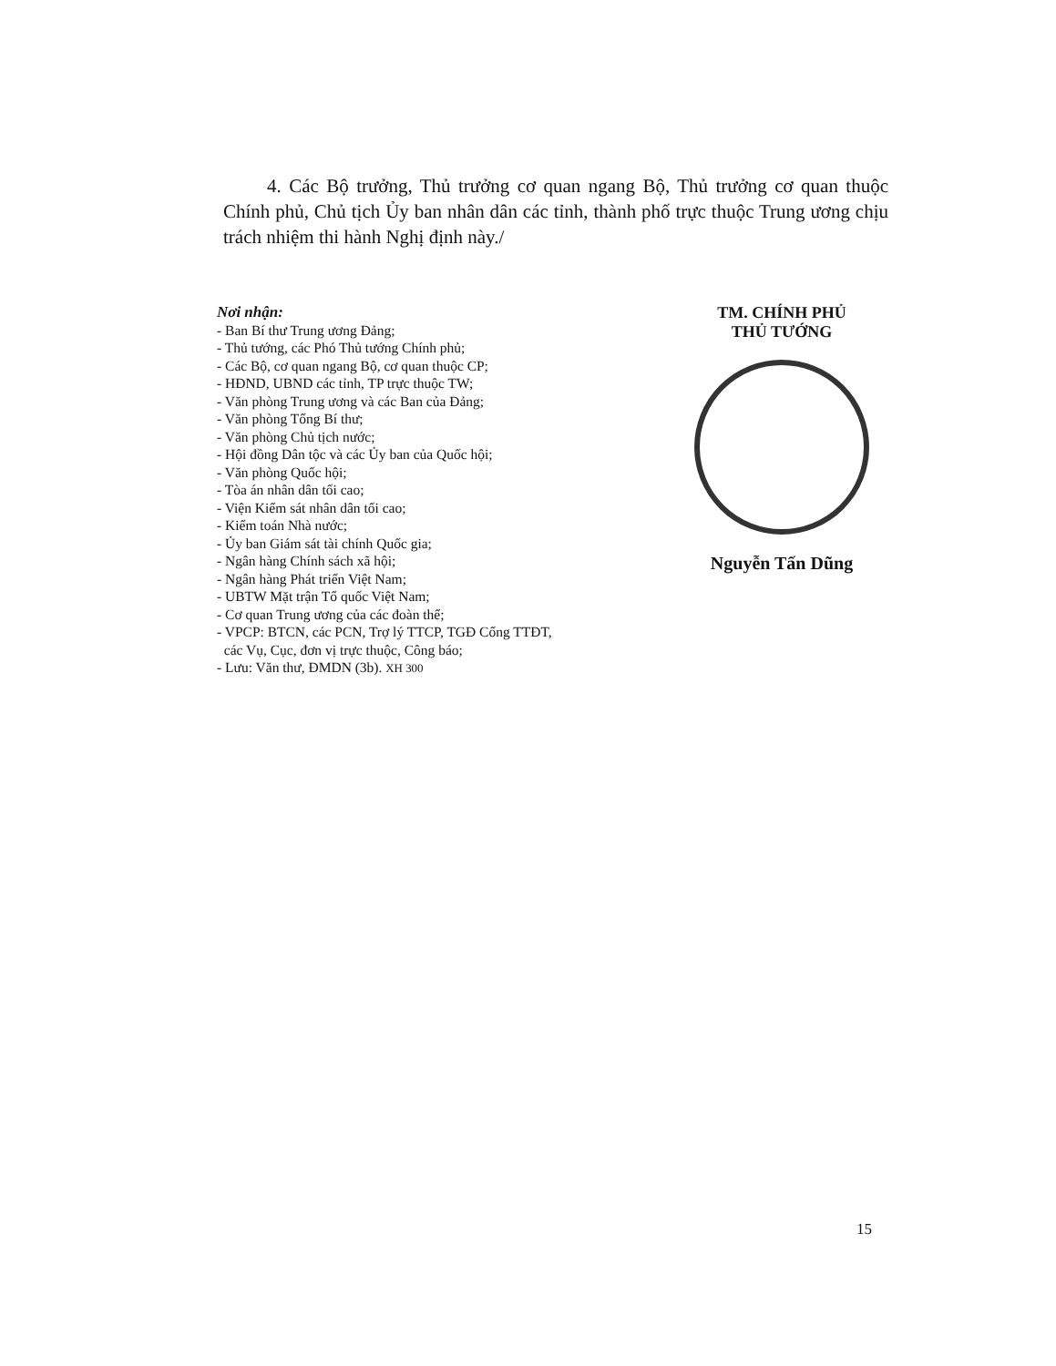4. Các Bộ trưởng, Thủ trưởng cơ quan ngang Bộ, Thủ trưởng cơ quan thuộc Chính phủ, Chủ tịch Ủy ban nhân dân các tỉnh, thành phố trực thuộc Trung ương chịu trách nhiệm thi hành Nghị định này./
Nơi nhận:
- Ban Bí thư Trung ương Đảng;
- Thủ tướng, các Phó Thủ tướng Chính phủ;
- Các Bộ, cơ quan ngang Bộ, cơ quan thuộc CP;
- HĐND, UBND các tỉnh, TP trực thuộc TW;
- Văn phòng Trung ương và các Ban của Đảng;
- Văn phòng Tổng Bí thư;
- Văn phòng Chủ tịch nước;
- Hội đồng Dân tộc và các Ủy ban của Quốc hội;
- Văn phòng Quốc hội;
- Tòa án nhân dân tối cao;
- Viện Kiểm sát nhân dân tối cao;
- Kiểm toán Nhà nước;
- Ủy ban Giám sát tài chính Quốc gia;
- Ngân hàng Chính sách xã hội;
- Ngân hàng Phát triển Việt Nam;
- UBTW Mặt trận Tổ quốc Việt Nam;
- Cơ quan Trung ương của các đoàn thể;
- VPCP: BTCN, các PCN, Trợ lý TTCP, TGĐ Cổng TTĐT,
các Vụ, Cục, đơn vị trực thuộc, Công báo;
- Lưu: Văn thư, ĐMDN (3b). XH 300
TM. CHÍNH PHỦ
THỦ TƯỚNG
Nguyễn Tấn Dũng
15